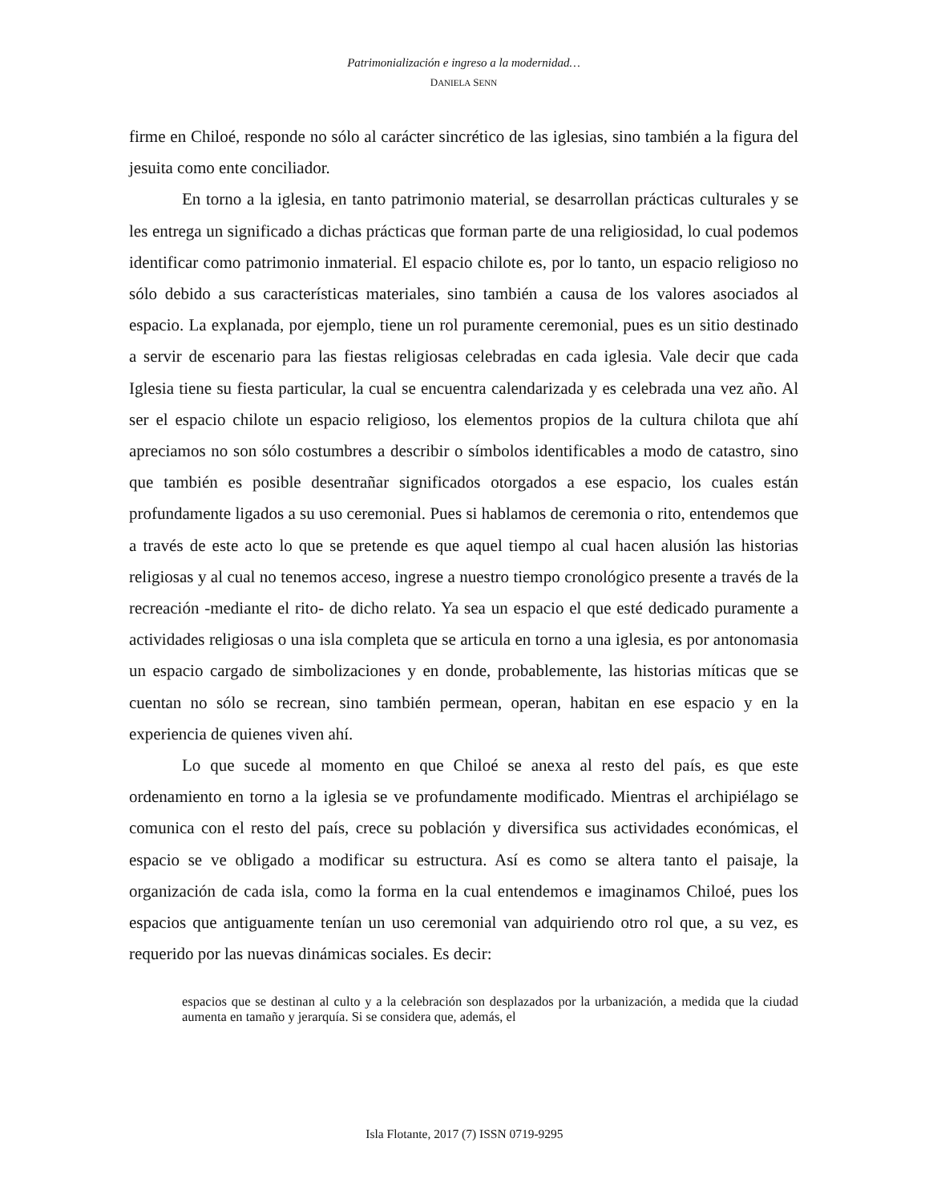Patrimonialización e ingreso a la modernidad…
DANIELA SENN
firme en Chiloé, responde no sólo al carácter sincrético de las iglesias, sino también a la figura del jesuita como ente conciliador.
En torno a la iglesia, en tanto patrimonio material, se desarrollan prácticas culturales y se les entrega un significado a dichas prácticas que forman parte de una religiosidad, lo cual podemos identificar como patrimonio inmaterial. El espacio chilote es, por lo tanto, un espacio religioso no sólo debido a sus características materiales, sino también a causa de los valores asociados al espacio. La explanada, por ejemplo, tiene un rol puramente ceremonial, pues es un sitio destinado a servir de escenario para las fiestas religiosas celebradas en cada iglesia. Vale decir que cada Iglesia tiene su fiesta particular, la cual se encuentra calendarizada y es celebrada una vez año. Al ser el espacio chilote un espacio religioso, los elementos propios de la cultura chilota que ahí apreciamos no son sólo costumbres a describir o símbolos identificables a modo de catastro, sino que también es posible desentrañar significados otorgados a ese espacio, los cuales están profundamente ligados a su uso ceremonial. Pues si hablamos de ceremonia o rito, entendemos que a través de este acto lo que se pretende es que aquel tiempo al cual hacen alusión las historias religiosas y al cual no tenemos acceso, ingrese a nuestro tiempo cronológico presente a través de la recreación -mediante el rito- de dicho relato. Ya sea un espacio el que esté dedicado puramente a actividades religiosas o una isla completa que se articula en torno a una iglesia, es por antonomasia un espacio cargado de simbolizaciones y en donde, probablemente, las historias míticas que se cuentan no sólo se recrean, sino también permean, operan, habitan en ese espacio y en la experiencia de quienes viven ahí.
Lo que sucede al momento en que Chiloé se anexa al resto del país, es que este ordenamiento en torno a la iglesia se ve profundamente modificado. Mientras el archipiélago se comunica con el resto del país, crece su población y diversifica sus actividades económicas, el espacio se ve obligado a modificar su estructura. Así es como se altera tanto el paisaje, la organización de cada isla, como la forma en la cual entendemos e imaginamos Chiloé, pues los espacios que antiguamente tenían un uso ceremonial van adquiriendo otro rol que, a su vez, es requerido por las nuevas dinámicas sociales. Es decir:
espacios que se destinan al culto y a la celebración son desplazados por la urbanización, a medida que la ciudad aumenta en tamaño y jerarquía. Si se considera que, además, el
Isla Flotante, 2017 (7) ISSN 0719-9295